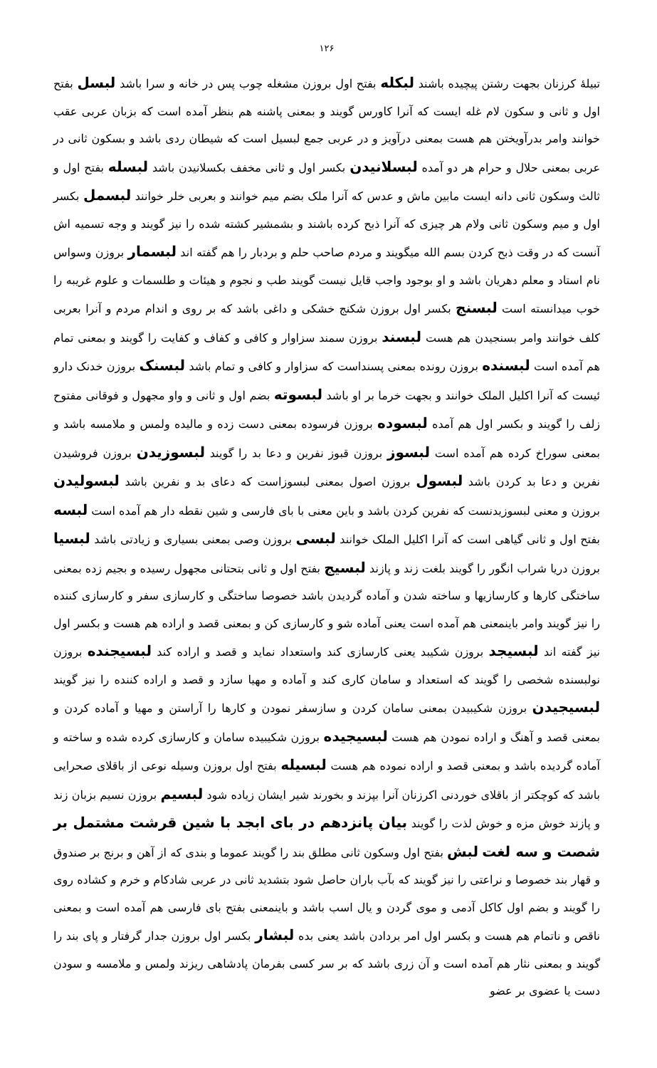۱۲۶
تبیلهٔ کرزنان بجهت رشتن پیچیده باشند لبکله بفتح اول بروزن مشغله چوب پس در خانه و سرا باشد لبسل بفتح اول و ثانی و سکون لام غله ایست که آنرا کاورس گویند و بمعنی پاشنه هم بنظر آمده است که بزبان عربی عقب خوانند وامر بدرآویختن هم هست بمعنی درآویز و در عربی جمع لبسیل است که شیطان ردی باشد و بسکون ثانی در عربی بمعنی حلال و حرام هر دو آمده لبسلانیدن بکسر اول و ثانی مخفف بکسلانیدن باشد لبسله بفتح اول و ثالث وسکون ثانی دانه ایست مابین ماش و عدس که آنرا ملک بضم میم خوانند و بعربی خلر خوانند لبسمل بکسر اول و میم وسکون ثانی ولام هر چیزی که آنرا ذبح کرده باشند و بشمشیر کشته شده را نیز گویند و وجه تسمیه اش آنست که در وقت ذبح کردن بسم الله میگویند و مردم صاحب حلم و بردبار را هم گفته اند لبسمار بروزن وسواس نام استاد و معلم دهریان باشد و او بوجود واجب قایل نیست گویند طب و نجوم و هیئات و طلسمات و علوم غریبه را خوب میدانسته است لبسنج بکسر اول بروزن شکنج خشکی و داغی باشد که بر روی و اندام مردم و آنرا بعربی کلف خوانند وامر بسنجیدن هم هست لبسند بروزن سمند سزاوار و کافی و کفاف و کفایت را گویند و بمعنی تمام هم آمده است لبسنده بروزن رونده بمعنی پسنداست که سزاوار و کافی و تمام باشد لبسنک بروزن خدنک دارو ئیست که آنرا اکلیل الملک خوانند و بجهت خرما بر او باشد لبسوته بضم اول و ثانی و واو مجهول و فوقانی مفتوح زلف را گویند و بکسر اول هم آمده لبسوده بروزن فرسوده بمعنی دست زده و مالیده ولمس و ملامسه باشد و بمعنی سوراخ کرده هم آمده است لبسوز بروزن قبوز نفرین و دعا بد را گویند لبسوزیدن بروزن فروشیدن نفرین و دعا بد کردن باشد لبسول بروزن اصول بمعنی لبسوزاست که دعای بد و نفرین باشد لبسولیدن بروزن و معنی لبسوزیدنست که نفرین کردن باشد و باین معنی با بای فارسی و شین نقطه دار هم آمده است لبسه بفتح اول و ثانی گیاهی است که آنرا اکلیل الملک خوانند لبسی بروزن وصی بمعنی بسیاری و زیادتی باشد لبسیا بروزن دریا شراب انگور را گویند بلغت زند و پازند لبسیج بفتح اول و ثانی بتحتانی مجهول رسیده و بجیم زده بمعنی ساختگی کارها و کارسازیها و ساخته شدن و آماده گردیدن باشد خصوصا ساختگی و کارسازی سفر و کارسازی کننده را نیز گویند وامر باینمعنی هم آمده است یعنی آماده شو و کارسازی کن و بمعنی قصد و اراده هم هست و بکسر اول نیز گفته اند لبسیجد بروزن شکیبد یعنی کارسازی کند واستعداد نماید و قصد و اراده کند لبسیجنده بروزن نولبسنده شخصی را گویند که استعداد و سامان کاری کند و آماده و مهیا سازد و قصد و اراده کننده را نیز گویند لبسیجیدن بروزن شکیبیدن بمعنی سامان کردن و سازسفر نمودن و کارها را آراستن و مهیا و آماده کردن و بمعنی قصد و آهنگ و اراده نمودن هم هست لبسیجیده بروزن شکیبیده سامان و کارسازی کرده شده و ساخته و آماده گردیده باشد و بمعنی قصد و اراده نموده هم هست لبسیله بفتح اول بروزن وسیله نوعی از باقلای صحرایی باشد که کوچکتر از باقلای خوردنی اکرزنان آنرا بپزند و بخورند شیر ایشان زیاده شود لبسیم بروزن نسیم بزبان زند و پازند خوش مزه و خوش لذت را گویند بیان پانزدهم در بای ابجد با شین قرشت مشتمل بر شصت و سه لغت لبش بفتح اول وسکون ثانی مطلق بند را گویند عموما و بندی که از آهن و برنج بر صندوق و قهار بند خصوصا و نراعتی را نیز گویند که بآب باران حاصل شود بتشدید ثانی در عربی شادکام و خرم و کشاده روی را گویند و بضم اول کاکل آدمی و موی گردن و یال اسب باشد و باینمعنی بفتح بای فارسی هم آمده است و بمعنی ناقص و ناتمام هم هست و بکسر اول امر بردادن باشد یعنی بده لبشار بکسر اول بروزن جدار گرفتار و پای بند را گویند و بمعنی نثار هم آمده است و آن زری باشد که بر سر کسی بفرمان پادشاهی ریزند ولمس و ملامسه و سودن دست یا عضوی بر عضو